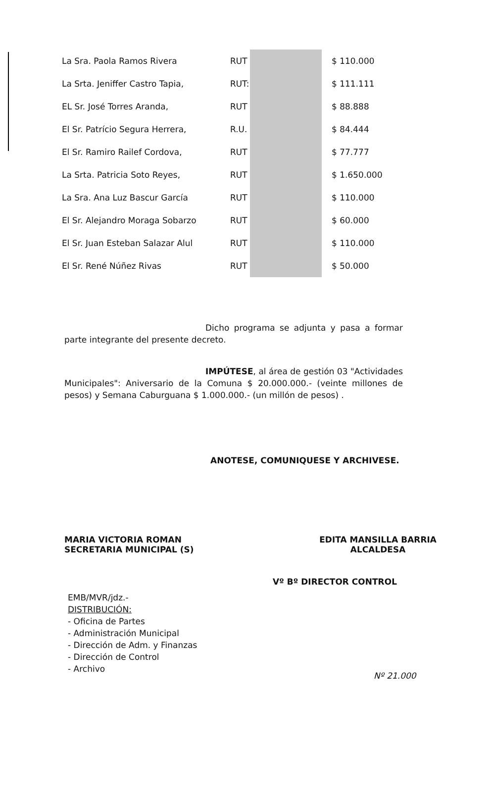| La Sra. Paola Ramos Rivera | RUT | | $ 110.000 |
| La Srta. Jeniffer Castro Tapia, | RUT: | | $ 111.111 |
| EL Sr. José Torres Aranda, | RUT | | $ 88.888 |
| El Sr. Patrício Segura Herrera, | R.U. | | $ 84.444 |
| El Sr. Ramiro Railef Cordova, | RUT | | $ 77.777 |
| La Srta. Patricia Soto Reyes, | RUT | | $ 1.650.000 |
| La Sra. Ana Luz Bascur García | RUT | | $ 110.000 |
| El Sr. Alejandro Moraga Sobarzo | RUT | | $ 60.000 |
| El Sr. Juan Esteban Salazar Alul | RUT | | $ 110.000 |
| El Sr. René Núñez Rivas | RUT | | $ 50.000 |
Dicho programa se adjunta y pasa a formar parte integrante del presente decreto.
IMPÚTESE, al área de gestión 03 "Actividades Municipales": Aniversario de la Comuna $ 20.000.000.- (veinte millones de pesos) y Semana Caburguana $ 1.000.000.- (un millón de pesos) .
ANOTESE, COMUNIQUESE Y ARCHIVESE.
MARIA VICTORIA ROMAN
SECRETARIA MUNICIPAL (S)
EDITA MANSILLA BARRIA
ALCALDESA
Vº Bº DIRECTOR CONTROL
EMB/MVR/jdz.-
DISTRIBUCIÓN:
- Oficina de Partes
- Administración Municipal
- Dirección de Adm. y Finanzas
- Dirección de Control
- Archivo
Nº 21.000